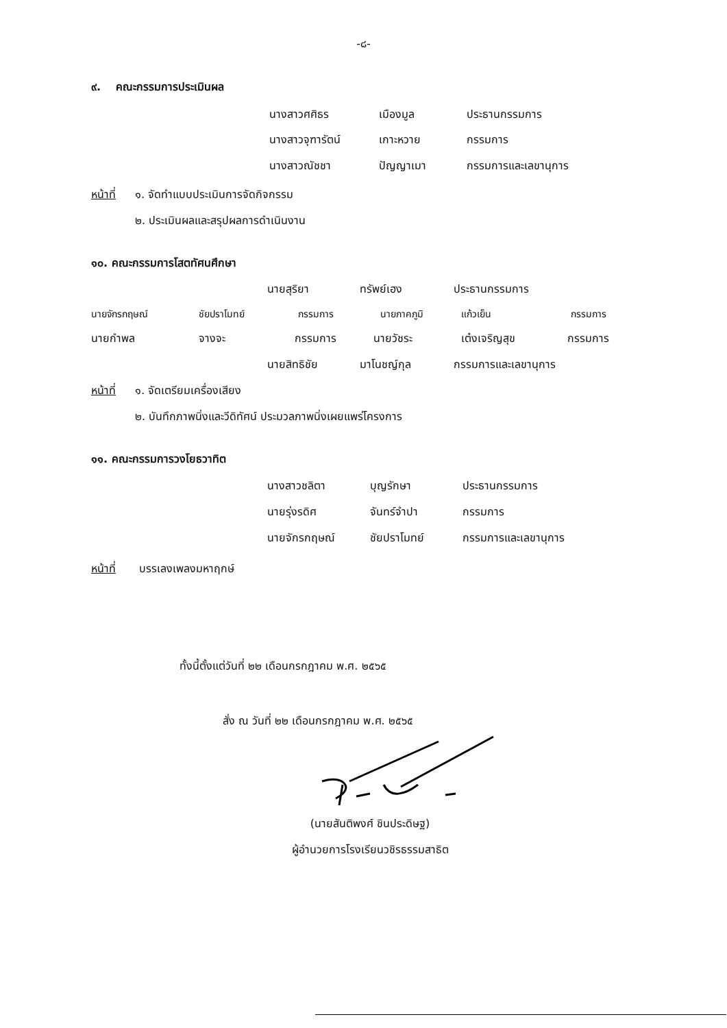-๘-
๙. คณะกรรมการประเมินผล
นางสาวศศิธร เมืองมูล ประธานกรรมการ
นางสาวจุฑารัตน์ เกาะหวาย กรรมการ
นางสาวณัชชา ปัญญาเมา กรรมการและเลขานุการ
หน้าที่ ๑. จัดทำแบบประเมินการจัดกิจกรรม
๒. ประเมินผลและสรุปผลการดำเนินงาน
๑๐. คณะกรรมการโสตทัศนศึกษา
นายสุริยา ทรัพย์เฮง ประธานกรรมการ
นายจักรกฤษณ์ ชัยปราโมทย์ กรรมการ นายภาคภูมิ แก้วเย็น กรรมการ
นายกำพล จางจะ กรรมการ นายวัชระ เต๋งเจริญสุข กรรมการ
นายสิทธิชัย มาโนชญ์กุล กรรมการและเลขานุการ
หน้าที่ ๑. จัดเตรียมเครื่องเสียง
๒. บันทึกภาพนิ่งและวีดิทัศน์ ประมวลภาพนิ่งเผยแพร่โครงการ
๑๑. คณะกรรมการวงโยธวาทิต
นางสาวชลิตา บุญรักษา ประธานกรรมการ
นายรุ่งรดิศ จันทร์จำปา กรรมการ
นายจักรกฤษณ์ ชัยปราโมทย์ กรรมการและเลขานุการ
หน้าที่ บรรเลงเพลงมหาฤกษ์
ทั้งนี้ตั้งแต่วันที่ ๒๒ เดือนกรกฎาคม พ.ศ. ๒๕๖๕
สั่ง ณ วันที่ ๒๒ เดือนกรกฎาคม พ.ศ. ๒๕๖๕
(นายสันติพงศ์ ชินประดิษฐ)
ผู้อำนวยการโรงเรียนวชิรธรรมสาธิต